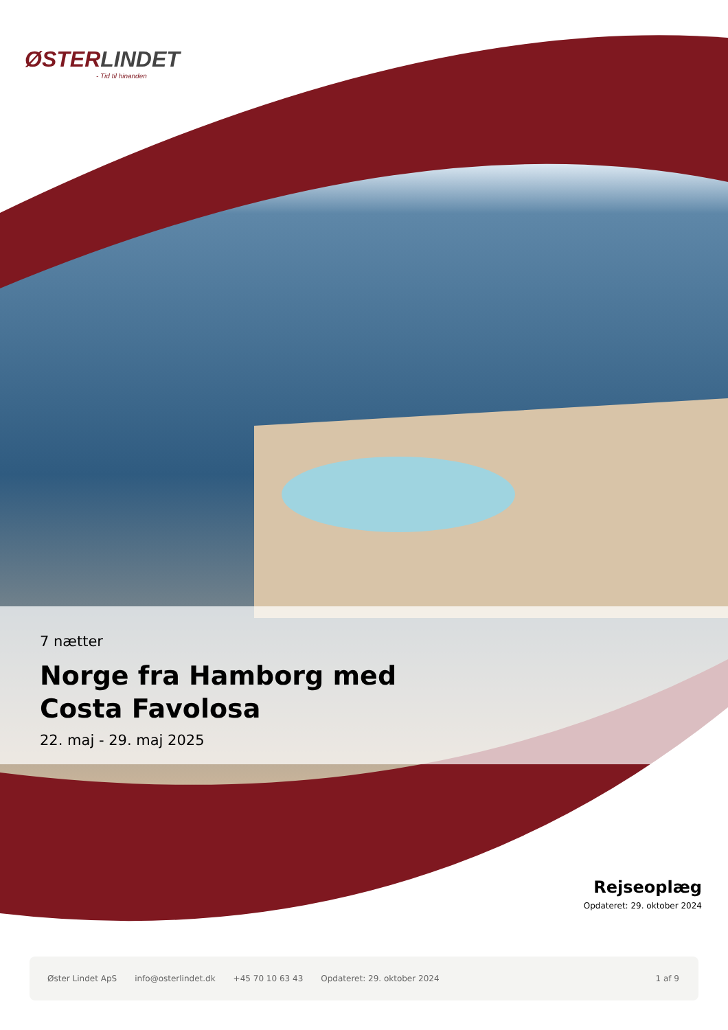ØSTERLINDET
- Tid til hinanden
7 nætter
Norge fra Hamborg med
Costa Favolosa
22. maj - 29. maj 2025
Rejseoplæg
Opdateret: 29. oktober 2024
Øster Lindet ApS info@osterlindet.dk +45 70 10 63 43 Opdateret: 29. oktober 2024 1 af 9